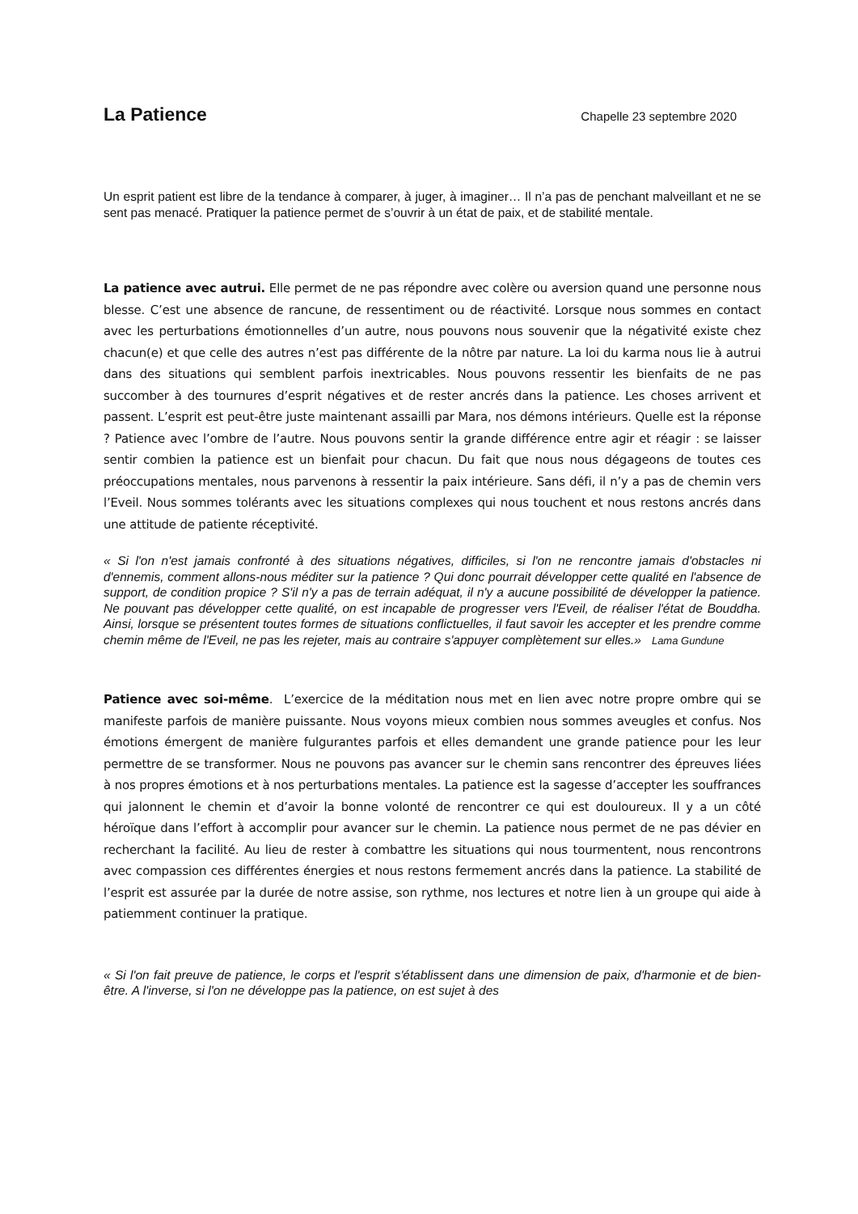La Patience
Chapelle 23 septembre 2020
Un esprit patient est libre de la tendance à comparer, à juger, à imaginer… Il n’a pas de penchant malveillant et ne se sent pas menacé. Pratiquer la patience permet de s’ouvrir à un état de paix, et de stabilité mentale.
La patience avec autrui. Elle permet de ne pas répondre avec colère ou aversion quand une personne nous blesse. C’est une absence de rancune, de ressentiment ou de réactivité. Lorsque nous sommes en contact avec les perturbations émotionnelles d’un autre, nous pouvons nous souvenir que la négativité existe chez chacun(e) et que celle des autres n’est pas différente de la nôtre par nature. La loi du karma nous lie à autrui dans des situations qui semblent parfois inextricables. Nous pouvons ressentir les bienfaits de ne pas succomber à des tournures d’esprit négatives et de rester ancrés dans la patience. Les choses arrivent et passent. L’esprit est peut-être juste maintenant assailli par Mara, nos démons intérieurs. Quelle est la réponse ? Patience avec l’ombre de l’autre. Nous pouvons sentir la grande différence entre agir et réagir : se laisser sentir combien la patience est un bienfait pour chacun. Du fait que nous nous dégageons de toutes ces préoccupations mentales, nous parvenons à ressentir la paix intérieure. Sans défi, il n’y a pas de chemin vers l’Eveil. Nous sommes tolérants avec les situations complexes qui nous touchent et nous restons ancrés dans une attitude de patiente réceptivité.
« Si l'on n'est jamais confronté à des situations négatives, difficiles, si l'on ne rencontre jamais d'obstacles ni d'ennemis, comment allons-nous méditer sur la patience ? Qui donc pourrait développer cette qualité en l'absence de support, de condition propice ? S'il n'y a pas de terrain adéquat, il n'y a aucune possibilité de développer la patience. Ne pouvant pas développer cette qualité, on est incapable de progresser vers l'Eveil, de réaliser l'état de Bouddha. Ainsi, lorsque se présentent toutes formes de situations conflictuelles, il faut savoir les accepter et les prendre comme chemin même de l'Eveil, ne pas les rejeter, mais au contraire s'appuyer complètement sur elles.» Lama Gundune
Patience avec soi-même. L’exercice de la méditation nous met en lien avec notre propre ombre qui se manifeste parfois de manière puissante. Nous voyons mieux combien nous sommes aveugles et confus. Nos émotions émergent de manière fulgurantes parfois et elles demandent une grande patience pour les leur permettre de se transformer. Nous ne pouvons pas avancer sur le chemin sans rencontrer des épreuves liées à nos propres émotions et à nos perturbations mentales. La patience est la sagesse d’accepter les souffrances qui jalonnent le chemin et d’avoir la bonne volonté de rencontrer ce qui est douloureux. Il y a un côté héroïque dans l’effort à accomplir pour avancer sur le chemin. La patience nous permet de ne pas dévier en recherchant la facilité. Au lieu de rester à combattre les situations qui nous tourmentent, nous rencontrons avec compassion ces différentes énergies et nous restons fermement ancrés dans la patience. La stabilité de l’esprit est assurée par la durée de notre assise, son rythme, nos lectures et notre lien à un groupe qui aide à patiemment continuer la pratique.
« Si l'on fait preuve de patience, le corps et l'esprit s'établissent dans une dimension de paix, d'harmonie et de bien-être. A l'inverse, si l'on ne développe pas la patience, on est sujet à des